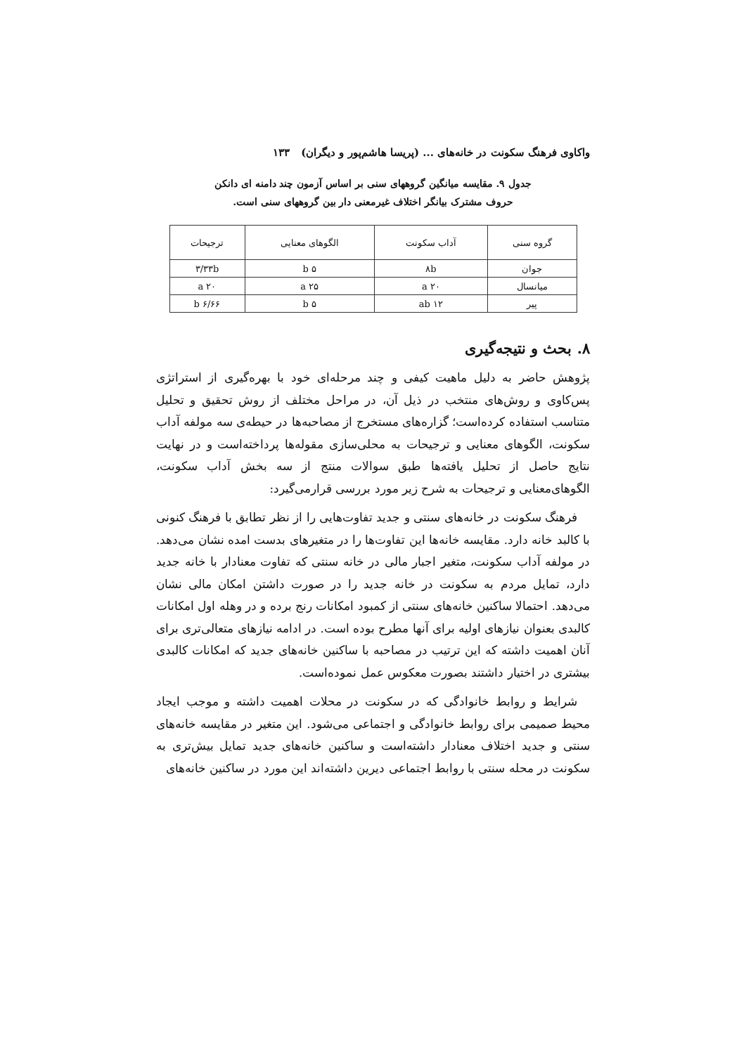واکاوی فرهنگ سکونت در خانه‌های ... (پریسا هاشم‌پور و دیگران) ۱۳۳
جدول ۹. مقایسه میانگین گروههای سنی بر اساس آزمون چند دامنه ای دانکن
حروف مشترک بیانگر اختلاف غیرمعنی دار بین گروههای سنی است.
| گروه سنی | آداب سکونت | الگوهای معنایی | ترجیحات |
| --- | --- | --- | --- |
| جوان | ۸b | ۵ b | ۳/۳۳b |
| میانسال | ۲۰ a | ۲۵ a | ۲۰ a |
| پیر | ۱۲ ab | ۵ b | ۶/۶۶ b |
۸. بحث و نتیجه‌گیری
پژوهش حاضر به دلیل ماهیت کیفی و چند مرحله‌ای خود با بهره‌گیری از استراتژی پس‌کاوی و روش‌های منتخب در ذیل آن، در مراحل مختلف از روش تحقیق و تحلیل متناسب استفاده کرده‌است؛ گزاره‌های مستخرج از مصاحبه‌ها در حیطه‌ی سه مولفه آداب سکونت، الگوهای معنایی و ترجیحات به محلی‌سازی مقوله‌ها پرداخته‌است و در نهایت نتایج حاصل از تحلیل یافته‌ها طبق سوالات منتج از سه بخش آداب سکونت، الگوهای‌معنایی و ترجیحات به شرح زیر مورد بررسی قرارمی‌گیرد:
فرهنگ سکونت در خانه‌های سنتی و جدید تفاوت‌هایی را از نظر تطابق با فرهنگ کنونی با کالبد خانه دارد. مقایسه خانه‌ها این تفاوت‌ها را در متغیرهای بدست امده نشان می‌دهد. در مولفه آداب سکونت، متغیر اجبار مالی در خانه سنتی که تفاوت معنادار با خانه جدید دارد، تمایل مردم به سکونت در خانه جدید را در صورت داشتن امکان مالی نشان می‌دهد. احتمالا ساکنین خانه‌های سنتی از کمبود امکانات رنج برده و در وهله اول امکانات کالبدی بعنوان نیازهای اولیه برای آنها مطرح بوده است. در ادامه نیازهای متعالی‌تری برای آنان اهمیت داشته که این ترتیب در مصاحبه با ساکنین خانه‌های جدید که امکانات کالبدی بیشتری در اختیار داشتند بصورت معکوس عمل نموده‌است.
شرایط و روابط خانوادگی که در سکونت در محلات اهمیت داشته و موجب ایجاد محیط صمیمی برای روابط خانوادگی و اجتماعی می‌شود. این متغیر در مقایسه خانه‌های سنتی و جدید اختلاف معنادار داشته‌است و ساکنین خانه‌های جدید تمایل بیش‌تری به سکونت در محله سنتی با روابط اجتماعی دیرین داشته‌اند این مورد در ساکنین خانه‌های